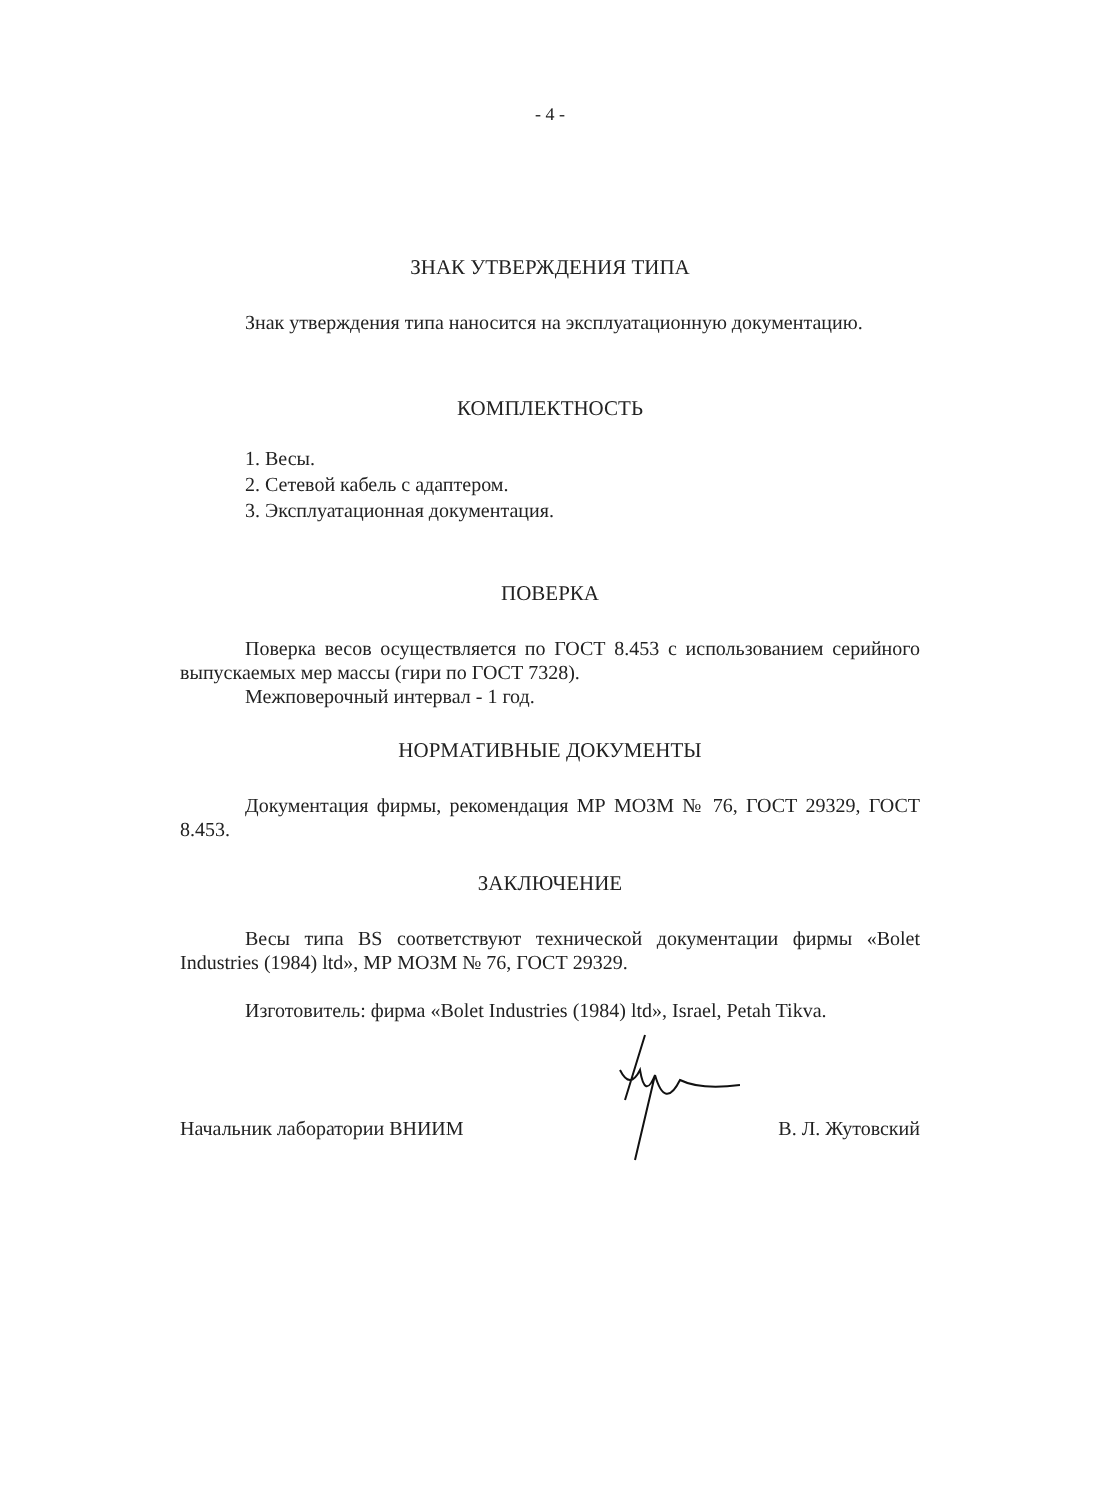- 4 -
ЗНАК УТВЕРЖДЕНИЯ ТИПА
Знак утверждения типа наносится на эксплуатационную документацию.
КОМПЛЕКТНОСТЬ
1. Весы.
2. Сетевой кабель с адаптером.
3. Эксплуатационная документация.
ПОВЕРКА
Поверка весов осуществляется по ГОСТ 8.453 с использованием серийного выпускаемых мер массы (гири по ГОСТ 7328).
Межповерочный интервал - 1 год.
НОРМАТИВНЫЕ ДОКУМЕНТЫ
Документация фирмы, рекомендация МР МОЗМ № 76, ГОСТ 29329, ГОСТ 8.453.
ЗАКЛЮЧЕНИЕ
Весы типа BS соответствуют технической документации фирмы «Bolet Industries (1984) ltd», МР МОЗМ № 76, ГОСТ 29329.
Изготовитель: фирма «Bolet Industries (1984) ltd», Israel, Petah Tikva.
Начальник лаборатории ВНИИМ В. Л. Жутовский